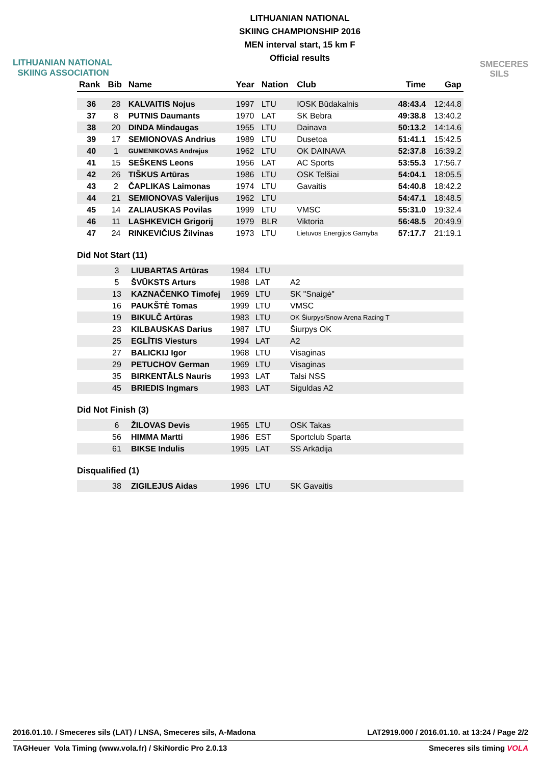LITHUANIAN NATIONAL
SKIING ASSOCIATION
LITHUANIAN NATIONAL
SKIING CHAMPIONSHIP 2016
MEN interval start, 15 km F
Official results
SMECERES
SILS
| Rank | Bib | Name | Year | Nation | Club | Time | Gap |
| --- | --- | --- | --- | --- | --- | --- | --- |
| 36 | 28 | KALVAITIS Nojus | 1997 | LTU | IOSK Būdakalnis | 48:43.4 | 12:44.8 |
| 37 | 8 | PUTNIS Daumants | 1970 | LAT | SK Bebra | 49:38.8 | 13:40.2 |
| 38 | 20 | DINDA Mindaugas | 1955 | LTU | Dainava | 50:13.2 | 14:14.6 |
| 39 | 17 | SEMIONOVAS Andrius | 1989 | LTU | Dusetoa | 51:41.1 | 15:42.5 |
| 40 | 1 | GUMENIKOVAS Andrejus | 1962 | LTU | OK DAINAVA | 52:37.8 | 16:39.2 |
| 41 | 15 | SEŠKENS Leons | 1956 | LAT | AC Sports | 53:55.3 | 17:56.7 |
| 42 | 26 | TIŠKUS Artūras | 1986 | LTU | OSK Telšiai | 54:04.1 | 18:05.5 |
| 43 | 2 | ČAPLIKAS Laimonas | 1974 | LTU | Gavaitis | 54:40.8 | 18:42.2 |
| 44 | 21 | SEMIONOVAS Valerijus | 1962 | LTU | | 54:47.1 | 18:48.5 |
| 45 | 14 | ZALIAUSKAS Povilas | 1999 | LTU | VMSC | 55:31.0 | 19:32.4 |
| 46 | 11 | LASHKEVICH Grigorij | 1979 | BLR | Viktoria | 56:48.5 | 20:49.9 |
| 47 | 24 | RINKEVIČIUS Žilvinas | 1973 | LTU | Lietuvos Energijos Gamyba | 57:17.7 | 21:19.1 |
Did Not Start (11)
| | 3 | LIUBARTAS Artūras | 1984 | LTU | |
| | 5 | ŠVŪKSTS Arturs | 1988 | LAT | A2 |
| | 13 | KAZNAČENKO Timofej | 1969 | LTU | SK "Snaigė" |
| | 16 | PAUKŠTĖ Tomas | 1999 | LTU | VMSC |
| | 19 | BIKULČ Artūras | 1983 | LTU | OK Šiurpys/Snow Arena Racing T |
| | 23 | KILBAUSKAS Darius | 1987 | LTU | Šiurpys OK |
| | 25 | EGLĪTIS Viesturs | 1994 | LAT | A2 |
| | 27 | BALICKIJ Igor | 1968 | LTU | Visaginas |
| | 29 | PETUCHOV German | 1969 | LTU | Visaginas |
| | 35 | BIRKENTĀLS Nauris | 1993 | LAT | Talsi NSS |
| | 45 | BRIEDIS Ingmars | 1983 | LAT | Siguldas A2 |
Did Not Finish (3)
| | 6 | ŽILOVAS Devis | 1965 | LTU | OSK Takas |
| | 56 | HIMMA Martti | 1986 | EST | Sportclub Sparta |
| | 61 | BIKSE Indulis | 1995 | LAT | SS Arkādija |
Disqualified (1)
| | 38 | ZIGILEJUS Aidas | 1996 | LTU | SK Gavaitis |
2016.01.10. / Smeceres sils (LAT) / LNSA, Smeceres sils, A-Madona LAT2919.000 / 2016.01.10. at 13:24 / Page 2/2
TAGHeuer Vola Timing (www.vola.fr) / SkiNordic Pro 2.0.13 Smeceres sils timing VOLA